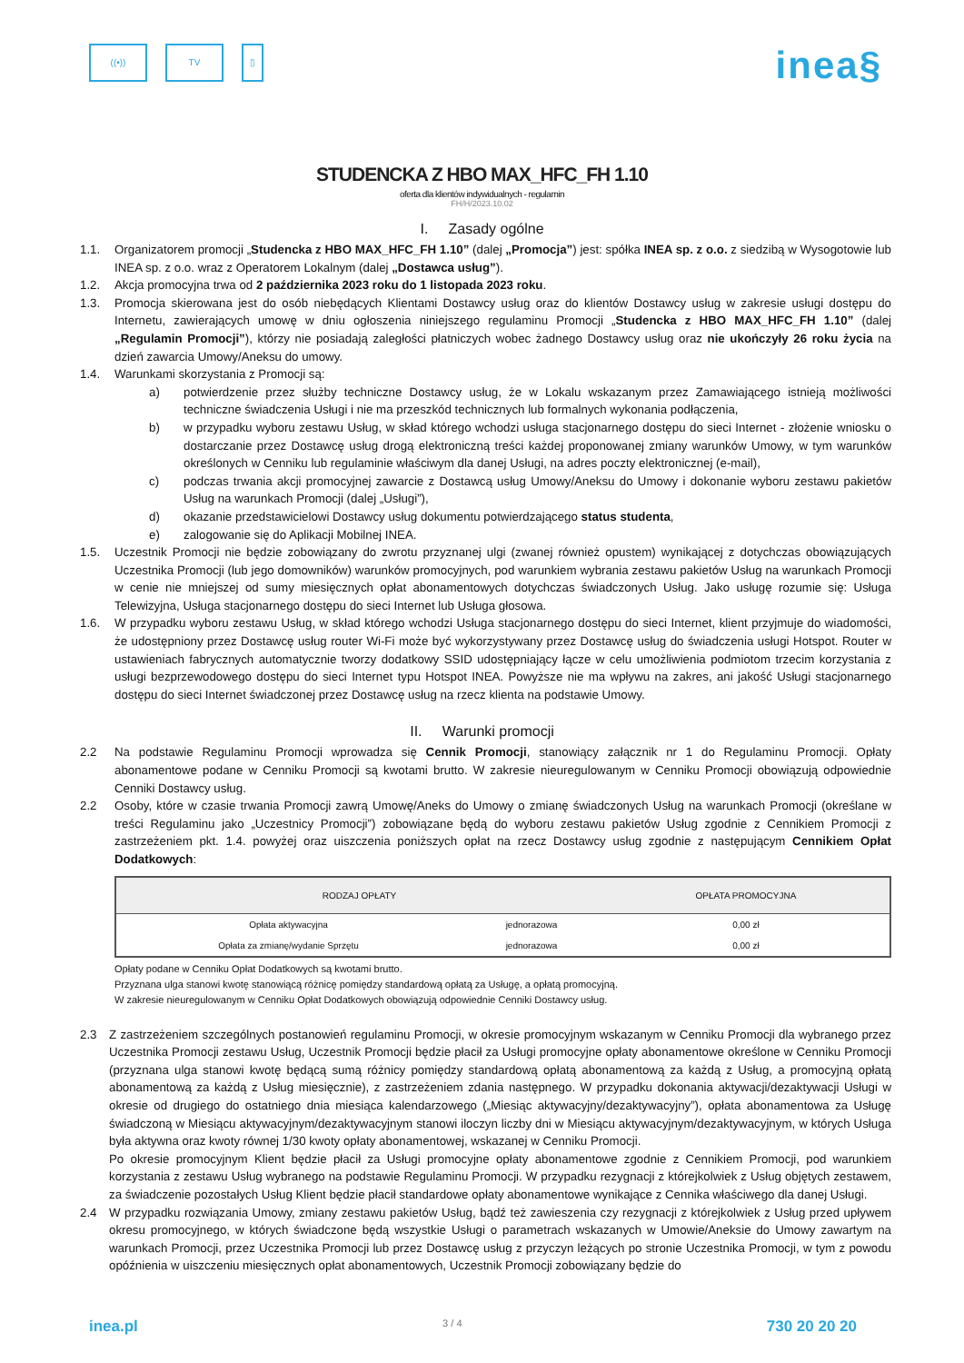((•)) TV ▯
inea§
STUDENCKA Z HBO MAX_HFC_FH 1.10
oferta dla klientów indywidualnych - regulamin
FH/H/2023.10.02
I. Zasady ogólne
1.1. Organizatorem promocji „Studencka z HBO MAX_HFC_FH 1.10” (dalej „Promocja”) jest: spółka INEA sp. z o.o. z siedzibą w Wysogotowie lub INEA sp. z o.o. wraz z Operatorem Lokalnym (dalej „Dostawca usług”).
1.2. Akcja promocyjna trwa od 2 października 2023 roku do 1 listopada 2023 roku.
1.3. Promocja skierowana jest do osób niebędących Klientami Dostawcy usług oraz do klientów Dostawcy usług w zakresie usługi dostępu do Internetu, zawierających umowę w dniu ogłoszenia niniejszego regulaminu Promocji „Studencka z HBO MAX_HFC_FH 1.10” (dalej „Regulamin Promocji”), którzy nie posiadają zaległości płatniczych wobec żadnego Dostawcy usług oraz nie ukończyły 26 roku życia na dzień zawarcia Umowy/Aneksu do umowy.
1.4. Warunkami skorzystania z Promocji są:
a) potwierdzenie przez służby techniczne Dostawcy usług, że w Lokalu wskazanym przez Zamawiającego istnieją możliwości techniczne świadczenia Usługi i nie ma przeszkód technicznych lub formalnych wykonania podłączenia,
b) w przypadku wyboru zestawu Usług, w skład którego wchodzi usługa stacjonarnego dostępu do sieci Internet - złożenie wniosku o dostarczanie przez Dostawcę usług drogą elektroniczną treści każdej proponowanej zmiany warunków Umowy, w tym warunków określonych w Cenniku lub regulaminie właściwym dla danej Usługi, na adres poczty elektronicznej (e-mail),
c) podczas trwania akcji promocyjnej zawarcie z Dostawcą usług Umowy/Aneksu do Umowy i dokonanie wyboru zestawu pakietów Usług na warunkach Promocji (dalej „Usługi”),
d) okazanie przedstawicielowi Dostawcy usług dokumentu potwierdzającego status studenta,
e) zalogowanie się do Aplikacji Mobilnej INEA.
1.5. Uczestnik Promocji nie będzie zobowiązany do zwrotu przyznanej ulgi (zwanej również opustem) wynikającej z dotychczas obowiązujących Uczestnika Promocji (lub jego domowników) warunków promocyjnych, pod warunkiem wybrania zestawu pakietów Usług na warunkach Promocji w cenie nie mniejszej od sumy miesięcznych opłat abonamentowych dotychczas świadczonych Usług. Jako usługę rozumie się: Usługa Telewizyjna, Usługa stacjonarnego dostępu do sieci Internet lub Usługa głosowa.
1.6. W przypadku wyboru zestawu Usług, w skład którego wchodzi Usługa stacjonarnego dostępu do sieci Internet, klient przyjmuje do wiadomości, że udostępniony przez Dostawcę usług router Wi-Fi może być wykorzystywany przez Dostawcę usług do świadczenia usługi Hotspot. Router w ustawieniach fabrycznych automatycznie tworzy dodatkowy SSID udostępniający łącze w celu umożliwienia podmiotom trzecim korzystania z usługi bezprzewodowego dostępu do sieci Internet typu Hotspot INEA. Powyższe nie ma wpływu na zakres, ani jakość Usługi stacjonarnego dostępu do sieci Internet świadczonej przez Dostawcę usług na rzecz klienta na podstawie Umowy.
II. Warunki promocji
2.2 Na podstawie Regulaminu Promocji wprowadza się Cennik Promocji, stanowiący załącznik nr 1 do Regulaminu Promocji. Opłaty abonamentowe podane w Cenniku Promocji są kwotami brutto. W zakresie nieuregulowanym w Cenniku Promocji obowiązują odpowiednie Cenniki Dostawcy usług.
2.2 Osoby, które w czasie trwania Promocji zawrą Umowę/Aneks do Umowy o zmianę świadczonych Usług na warunkach Promocji (określane w treści Regulaminu jako „Uczestnicy Promocji”) zobowiązane będą do wyboru zestawu pakietów Usług zgodnie z Cennikiem Promocji z zastrzeżeniem pkt. 1.4. powyżej oraz uiszczenia poniższych opłat na rzecz Dostawcy usług zgodnie z następującym Cennikiem Opłat Dodatkowych:
| RODZAJ OPŁATY | | OPŁATA PROMOCYJNA |
| --- | --- | --- |
| Opłata aktywacyjna | jednorazowa | 0,00 zł |
| Opłata za zmianę/wydanie Sprzętu | jednorazowa | 0,00 zł |
Opłaty podane w Cenniku Opłat Dodatkowych są kwotami brutto.
Przyznana ulga stanowi kwotę stanowiącą różnicę pomiędzy standardową opłatą za Usługę, a opłatą promocyjną.
W zakresie nieuregulowanym w Cenniku Opłat Dodatkowych obowiązują odpowiednie Cenniki Dostawcy usług.
2.3 Z zastrzeżeniem szczególnych postanowień regulaminu Promocji, w okresie promocyjnym wskazanym w Cenniku Promocji dla wybranego przez Uczestnika Promocji zestawu Usług, Uczestnik Promocji będzie płacił za Usługi promocyjne opłaty abonamentowe określone w Cenniku Promocji (przyznana ulga stanowi kwotę będącą sumą różnicy pomiędzy standardową opłatą abonamentową za każdą z Usług, a promocyjną opłatą abonamentową za każdą z Usług miesięcznie), z zastrzeżeniem zdania następnego. W przypadku dokonania aktywacji/dezaktywacji Usługi w okresie od drugiego do ostatniego dnia miesiąca kalendarzowego („Miesiąc aktywacyjny/dezaktywacyjny”), opłata abonamentowa za Usługę świadczoną w Miesiącu aktywacyjnym/dezaktywacyjnym stanowi iloczyn liczby dni w Miesiącu aktywacyjnym/dezaktywacyjnym, w których Usługa była aktywna oraz kwoty równej 1/30 kwoty opłaty abonamentowej, wskazanej w Cenniku Promocji.
Po okresie promocyjnym Klient będzie płacił za Usługi promocyjne opłaty abonamentowe zgodnie z Cennikiem Promocji, pod warunkiem korzystania z zestawu Usług wybranego na podstawie Regulaminu Promocji. W przypadku rezygnacji z którejkolwiek z Usług objętych zestawem, za świadczenie pozostałych Usług Klient będzie płacił standardowe opłaty abonamentowe wynikające z Cennika właściwego dla danej Usługi.
2.4 W przypadku rozwiązania Umowy, zmiany zestawu pakietów Usług, bądź też zawieszenia czy rezygnacji z którejkolwiek z Usług przed upływem okresu promocyjnego, w których świadczone będą wszystkie Usługi o parametrach wskazanych w Umowie/Aneksie do Umowy zawartym na warunkach Promocji, przez Uczestnika Promocji lub przez Dostawcę usług z przyczyn leżących po stronie Uczestnika Promocji, w tym z powodu opóźnienia w uiszczeniu miesięcznych opłat abonamentowych, Uczestnik Promocji zobowiązany będzie do
inea.pl 3 / 4 730 20 20 20